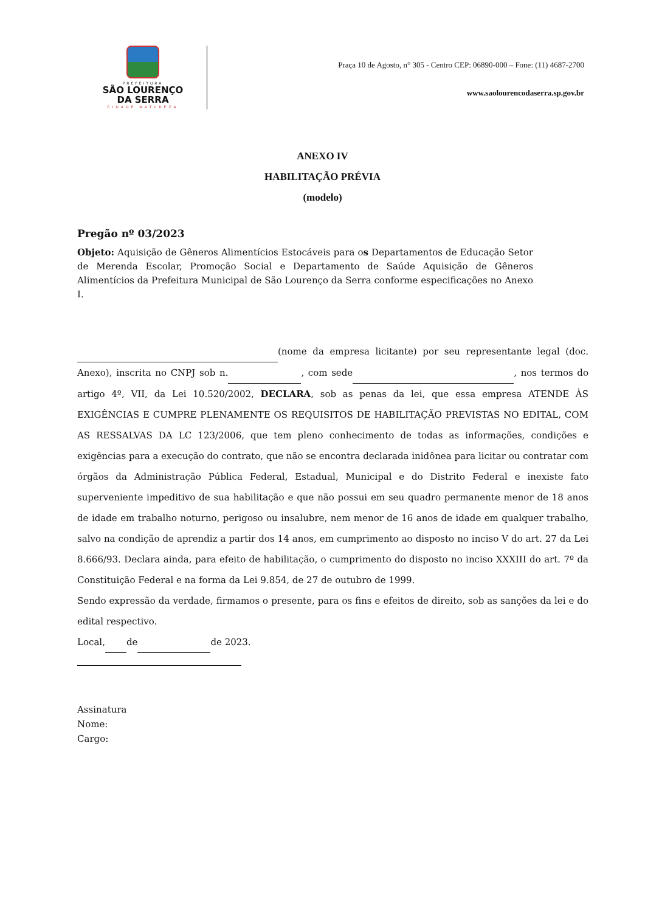PREFEITURA
SÃO LOURENÇO
DA SERRA
CIDADE NATUREZA
Praça 10 de Agosto, n° 305 - Centro CEP: 06890-000 – Fone: (11) 4687-2700
www.saolourencodaserra.sp.gov.br
ANEXO IV
HABILITAÇÃO PRÉVIA
(modelo)
Pregão nº 03/2023
Objeto: Aquisição de Gêneros Alimentícios Estocáveis para os Departamentos de Educação Setor de Merenda Escolar, Promoção Social e Departamento de Saúde Aquisição de Gêneros Alimentícios da Prefeitura Municipal de São Lourenço da Serra conforme especificações no Anexo I.
(nome da empresa licitante) por seu representante legal (doc. Anexo), inscrita no CNPJ sob n. , com sede , nos termos do artigo 4º, VII, da Lei 10.520/2002, DECLARA, sob as penas da lei, que essa empresa ATENDE ÀS EXIGÊNCIAS E CUMPRE PLENAMENTE OS REQUISITOS DE HABILITAÇÃO PREVISTAS NO EDITAL, COM AS RESSALVAS DA LC 123/2006, que tem pleno conhecimento de todas as informações, condições e exigências para a execução do contrato, que não se encontra declarada inidônea para licitar ou contratar com órgãos da Administração Pública Federal, Estadual, Municipal e do Distrito Federal e inexiste fato superveniente impeditivo de sua habilitação e que não possui em seu quadro permanente menor de 18 anos de idade em trabalho noturno, perigoso ou insalubre, nem menor de 16 anos de idade em qualquer trabalho, salvo na condição de aprendiz a partir dos 14 anos, em cumprimento ao disposto no inciso V do art. 27 da Lei 8.666/93. Declara ainda, para efeito de habilitação, o cumprimento do disposto no inciso XXXIII do art. 7º da Constituição Federal e na forma da Lei 9.854, de 27 de outubro de 1999.
Sendo expressão da verdade, firmamos o presente, para os fins e efeitos de direito, sob as sanções da lei e do edital respectivo.
Local, de de 2023.
Assinatura
Nome:
Cargo: